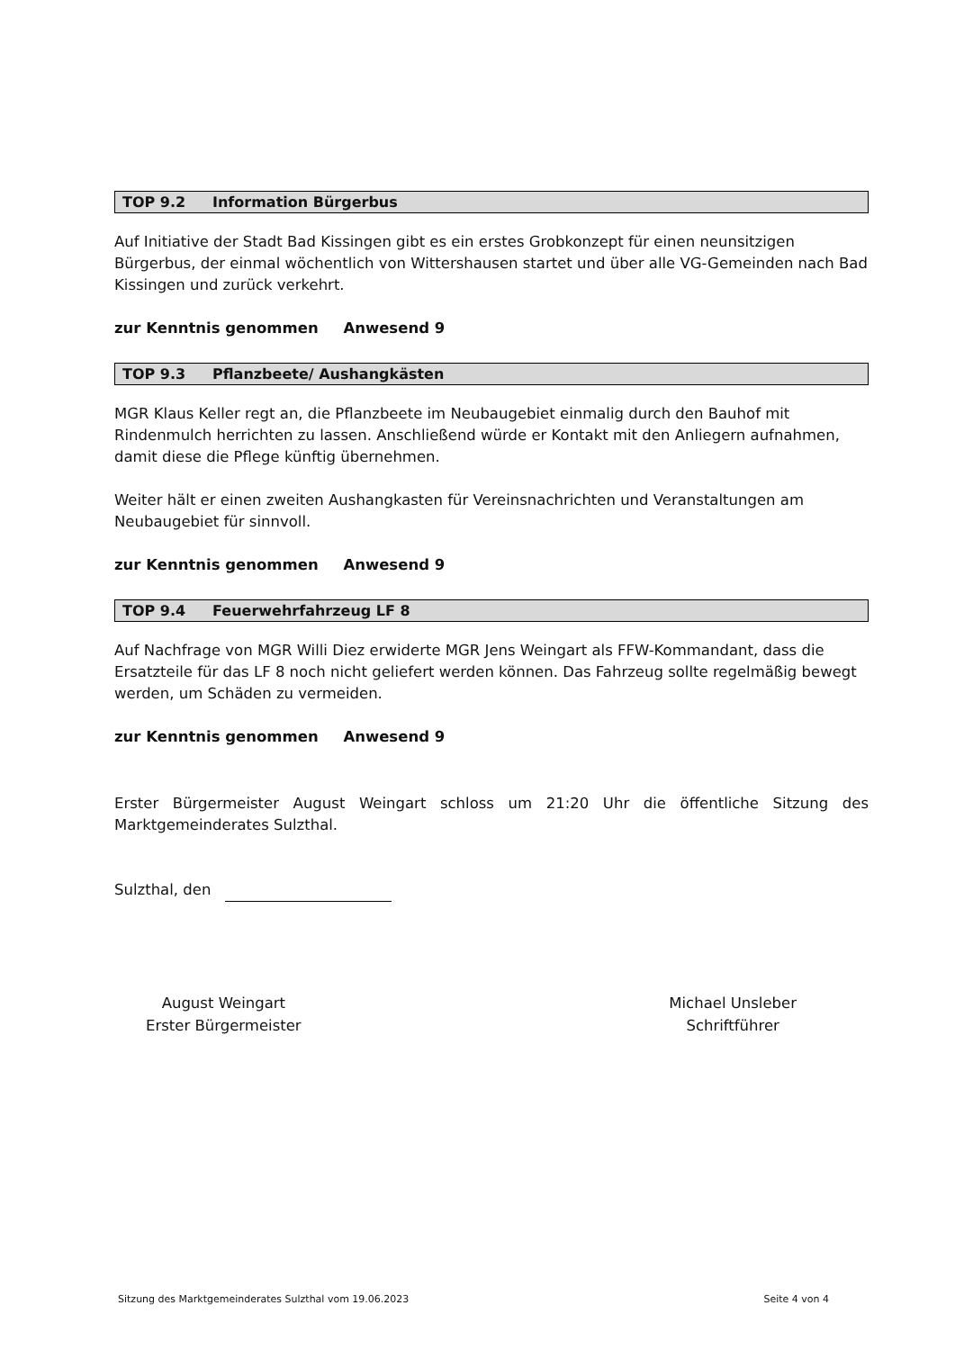TOP 9.2 Information Bürgerbus
Auf Initiative der Stadt Bad Kissingen gibt es ein erstes Grobkonzept für einen neunsitzigen Bürgerbus, der einmal wöchentlich von Wittershausen startet und über alle VG-Gemeinden nach Bad Kissingen und zurück verkehrt.
zur Kenntnis genommen Anwesend 9
TOP 9.3 Pflanzbeete/ Aushangkästen
MGR Klaus Keller regt an, die Pflanzbeete im Neubaugebiet einmalig durch den Bauhof mit Rindenmulch herrichten zu lassen. Anschließend würde er Kontakt mit den Anliegern aufnahmen, damit diese die Pflege künftig übernehmen.
Weiter hält er einen zweiten Aushangkasten für Vereinsnachrichten und Veranstaltungen am Neubaugebiet für sinnvoll.
zur Kenntnis genommen Anwesend 9
TOP 9.4 Feuerwehrfahrzeug LF 8
Auf Nachfrage von MGR Willi Diez erwiderte MGR Jens Weingart als FFW-Kommandant, dass die Ersatzteile für das LF 8 noch nicht geliefert werden können. Das Fahrzeug sollte regelmäßig bewegt werden, um Schäden zu vermeiden.
zur Kenntnis genommen Anwesend 9
Erster Bürgermeister August Weingart schloss um 21:20 Uhr die öffentliche Sitzung des Marktgemeinderates Sulzthal.
Sulzthal, den
August Weingart
Erster Bürgermeister
Michael Unsleber
Schriftführer
Sitzung des Marktgemeinderates Sulzthal vom 19.06.2023 Seite 4 von 4